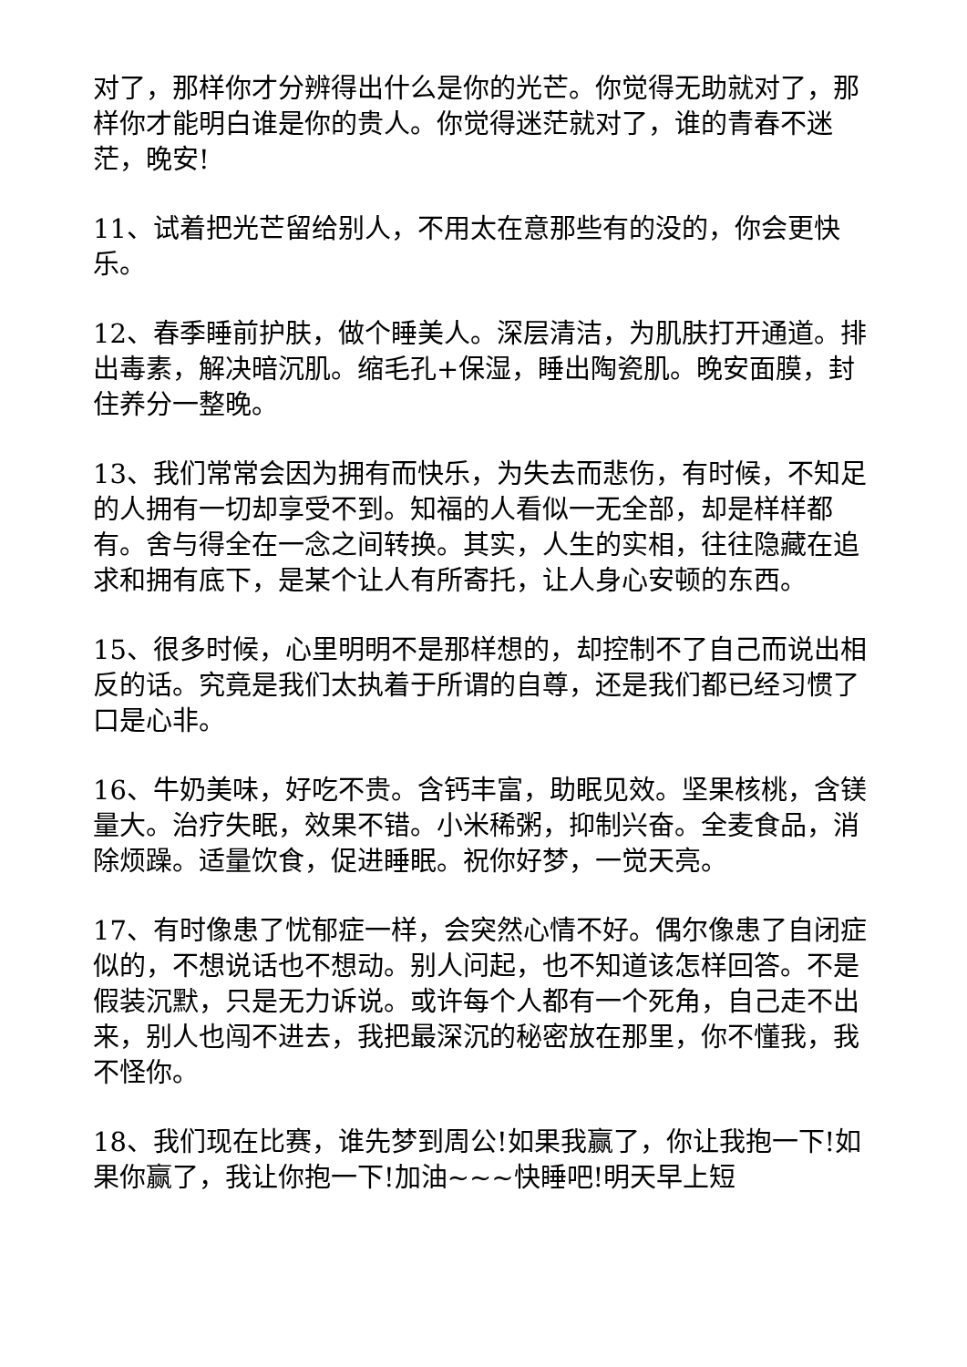对了，那样你才分辨得出什么是你的光芒。你觉得无助就对了，那样你才能明白谁是你的贵人。你觉得迷茫就对了，谁的青春不迷茫，晚安!
11、试着把光芒留给别人，不用太在意那些有的没的，你会更快乐。
12、春季睡前护肤，做个睡美人。深层清洁，为肌肤打开通道。排出毒素，解决暗沉肌。缩毛孔+保湿，睡出陶瓷肌。晚安面膜，封住养分一整晚。
13、我们常常会因为拥有而快乐，为失去而悲伤，有时候，不知足的人拥有一切却享受不到。知福的人看似一无全部，却是样样都有。舍与得全在一念之间转换。其实，人生的实相，往往隐藏在追求和拥有底下，是某个让人有所寄托，让人身心安顿的东西。
15、很多时候，心里明明不是那样想的，却控制不了自己而说出相反的话。究竟是我们太执着于所谓的自尊，还是我们都已经习惯了口是心非。
16、牛奶美味，好吃不贵。含钙丰富，助眠见效。坚果核桃，含镁量大。治疗失眠，效果不错。小米稀粥，抑制兴奋。全麦食品，消除烦躁。适量饮食，促进睡眠。祝你好梦，一觉天亮。
17、有时像患了忧郁症一样，会突然心情不好。偶尔像患了自闭症似的，不想说话也不想动。别人问起，也不知道该怎样回答。不是假装沉默，只是无力诉说。或许每个人都有一个死角，自己走不出来，别人也闯不进去，我把最深沉的秘密放在那里，你不懂我，我不怪你。
18、我们现在比赛，谁先梦到周公!如果我赢了，你让我抱一下!如果你赢了，我让你抱一下!加油~~~快睡吧!明天早上短